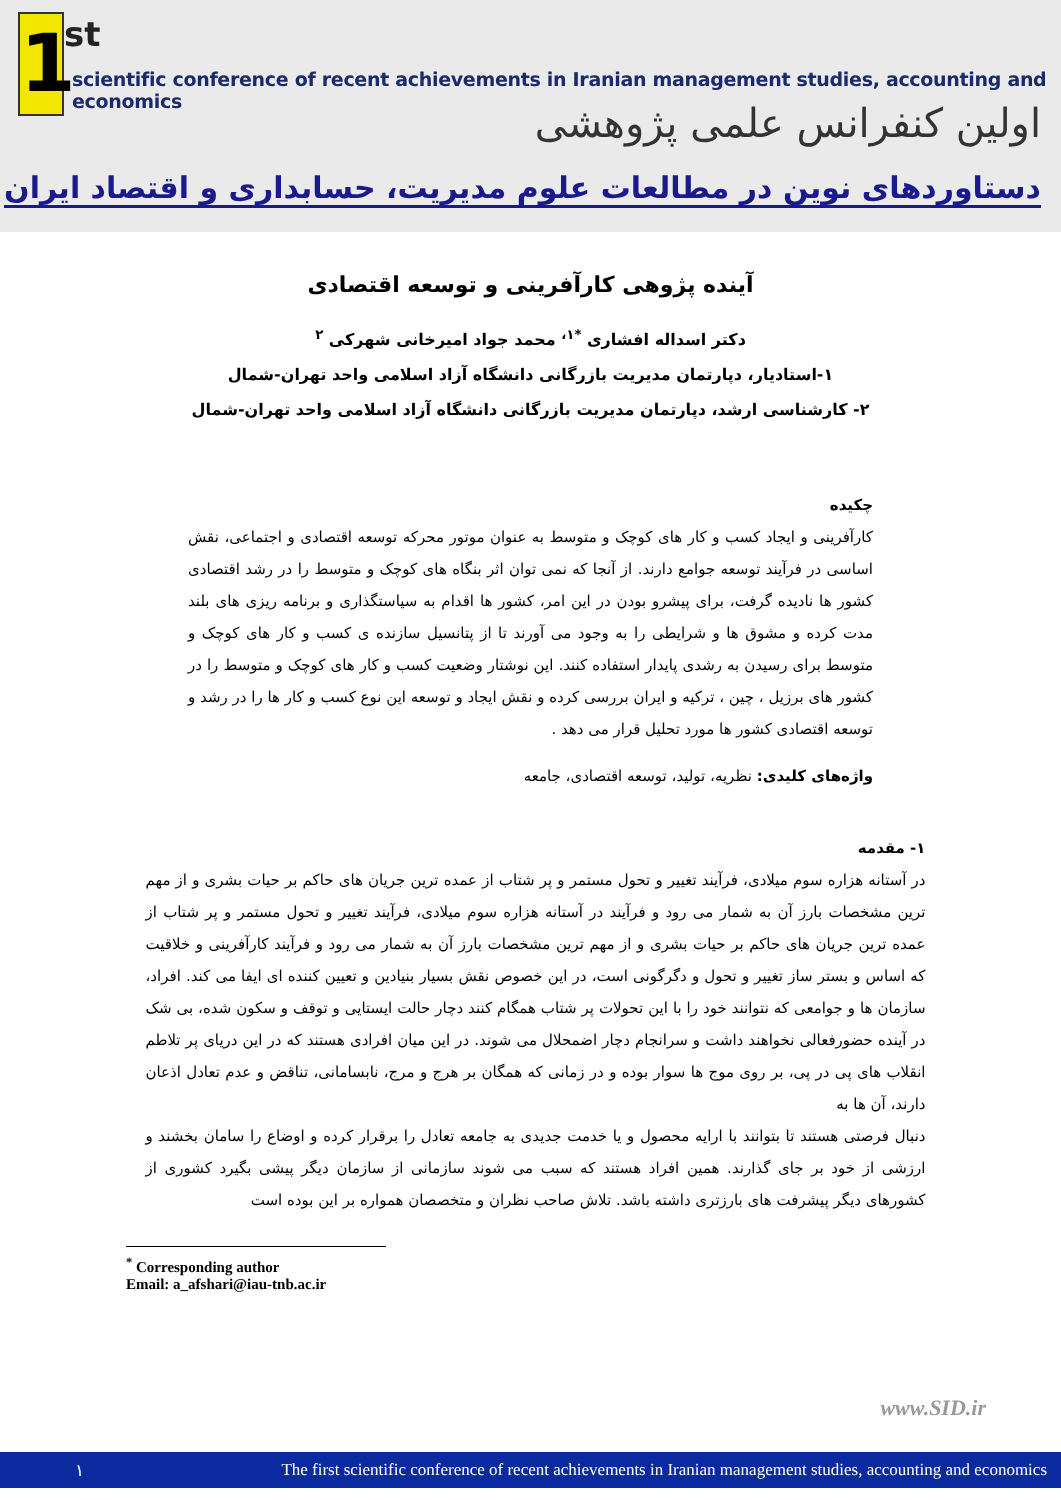1
st
scientific conference of recent achievements in Iranian management studies, accounting and economics
اولین کنفرانس علمی پژوهشی
دستاوردهای نوین در مطالعات علوم مدیریت، حسابداری و اقتصاد ایران
آینده پژوهی کارآفرینی و توسعه اقتصادی
دکتر اسداله افشاری <sup>*۱،</sup> محمد جواد امیرخانی شهرکی <sup>۲</sup>
۱-استادیار، دپارتمان مدیریت بازرگانی دانشگاه آزاد اسلامی واحد تهران-شمال
۲- کارشناسی ارشد، دپارتمان مدیریت بازرگانی دانشگاه آزاد اسلامی واحد تهران-شمال
چکیده
کارآفرینی و ایجاد کسب و کار های کوچک و متوسط به عنوان موتور محرکه توسعه اقتصادی و اجتماعی، نقش اساسی در فرآیند توسعه جوامع دارند. از آنجا که نمی توان اثر بنگاه های کوچک و متوسط را در رشد اقتصادی کشور ها نادیده گرفت، برای پیشرو بودن در این امر، کشور ها اقدام به سیاستگذاری و برنامه ریزی های بلند مدت کرده و مشوق ها و شرایطی را به وجود می آورند تا از پتانسیل سازنده ی کسب و کار های کوچک و متوسط برای رسیدن به رشدی پایدار استفاده کنند. این نوشتار وضعیت کسب و کار های کوچک و متوسط را در کشور های برزیل ، چین ، ترکیه و ایران بررسی کرده و نقش ایجاد و توسعه این نوع کسب و کار ها را در رشد و توسعه اقتصادی کشور ها مورد تحلیل قرار می دهد .
واژه‌های کلیدی: نظریه، تولید، توسعه اقتصادی، جامعه
۱- مقدمه
در آستانه هزاره سوم میلادی، فرآیند تغییر و تحول مستمر و پر شتاب از عمده ترین جریان های حاکم بر حیات بشری و از مهم ترین مشخصات بارز آن به شمار می رود و فرآیند در آستانه هزاره سوم میلادی، فرآیند تغییر و تحول مستمر و پر شتاب از عمده ترین جریان های حاکم بر حیات بشری و از مهم ترین مشخصات بارز آن به شمار می رود و فرآیند کارآفرینی و خلاقیت که اساس و بستر ساز تغییر و تحول و دگرگونی است، در این خصوص نقش بسیار بنیادین و تعیین کننده ای ایفا می کند. افراد، سازمان ها و جوامعی که نتوانند خود را با این تحولات پر شتاب همگام کنند دچار حالت ایستایی و توقف و سکون شده، بی شک در آینده حضورفعالی نخواهند داشت و سرانجام دچار اضمحلال می شوند. در این میان افرادی هستند که در این دریای پر تلاطم انقلاب های پی در پی، بر روی موج ها سوار بوده و در زمانی که همگان بر هرج و مرج، نابسامانی، تناقض و عدم تعادل اذعان دارند، آن ها به
دنبال فرصتی هستند تا بتوانند با ارایه محصول و یا خدمت جدیدی به جامعه تعادل را برقرار کرده و اوضاع را سامان بخشند و ارزشی از خود بر جای گذارند. همین افراد هستند که سبب می شوند سازمانی از سازمان دیگر پیشی بگیرد کشوری از کشورهای دیگر پیشرفت های بارزتری داشته باشد. تلاش صاحب نظران و متخصصان همواره بر این بوده است
<sup>*</sup> Corresponding author
Email: a_afshari@iau-tnb.ac.ir
www.SID.ir
۱ The first scientific conference of recent achievements in Iranian management studies, accounting and economics